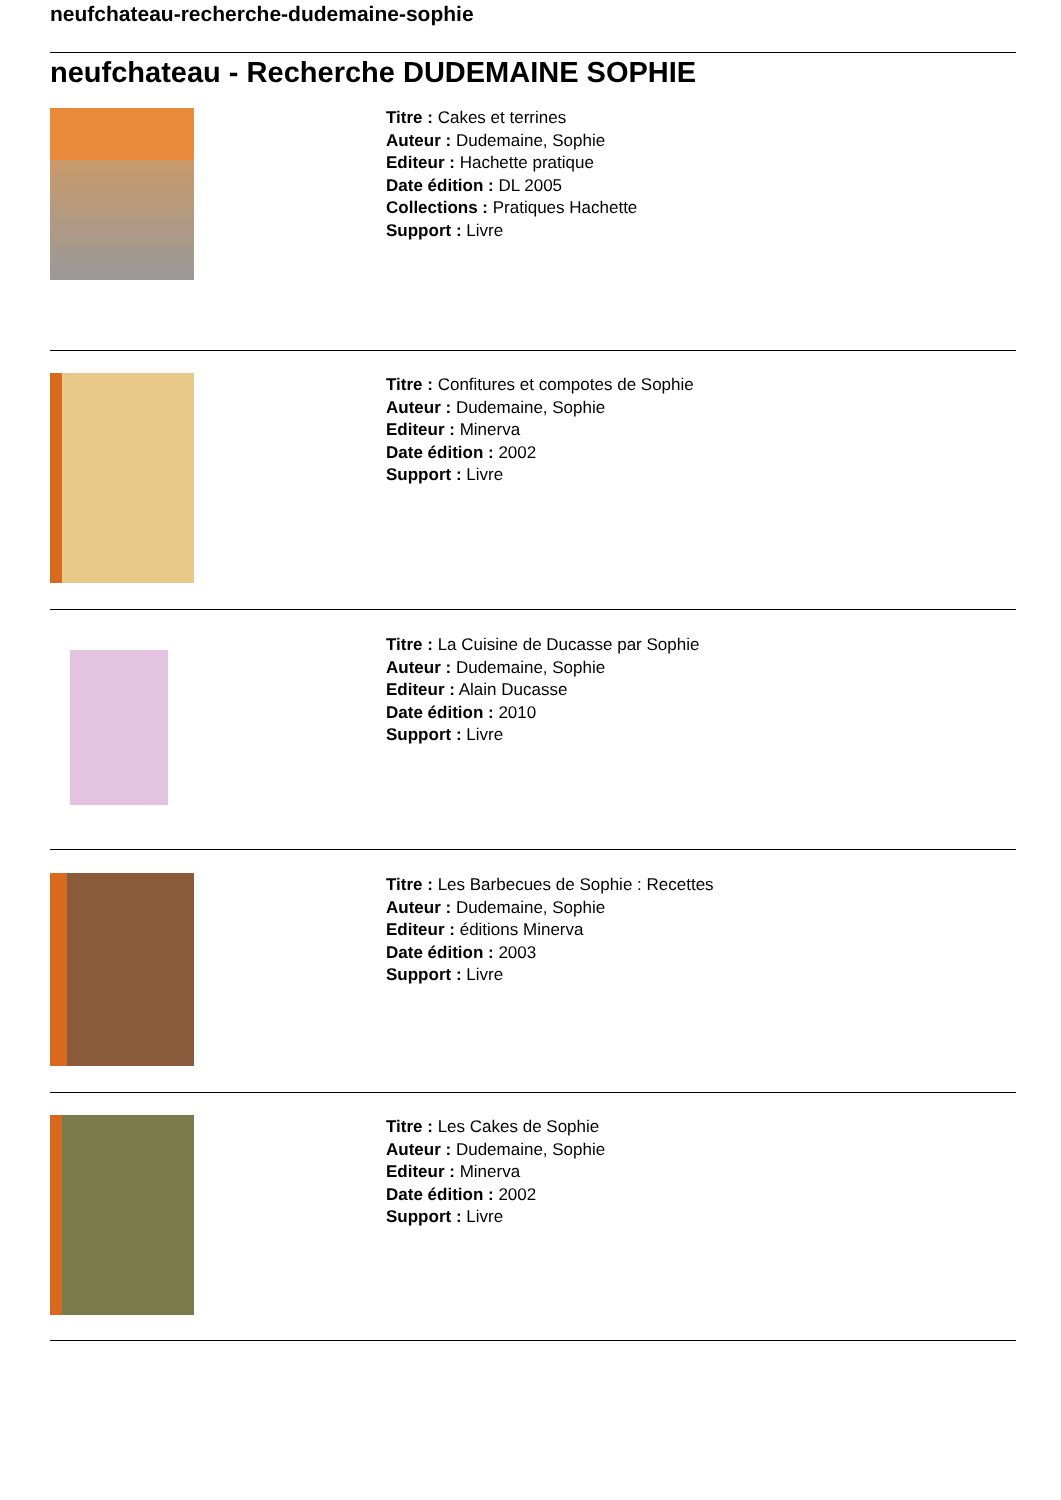neufchateau-recherche-dudemaine-sophie
neufchateau - Recherche DUDEMAINE SOPHIE
Titre : Cakes et terrines
Auteur : Dudemaine, Sophie
Editeur : Hachette pratique
Date édition : DL 2005
Collections : Pratiques Hachette
Support : Livre
Titre : Confitures et compotes de Sophie
Auteur : Dudemaine, Sophie
Editeur : Minerva
Date édition : 2002
Support : Livre
Titre : La Cuisine de Ducasse par Sophie
Auteur : Dudemaine, Sophie
Editeur : Alain Ducasse
Date édition : 2010
Support : Livre
Titre : Les Barbecues de Sophie : Recettes
Auteur : Dudemaine, Sophie
Editeur : éditions Minerva
Date édition : 2003
Support : Livre
Titre : Les Cakes de Sophie
Auteur : Dudemaine, Sophie
Editeur : Minerva
Date édition : 2002
Support : Livre